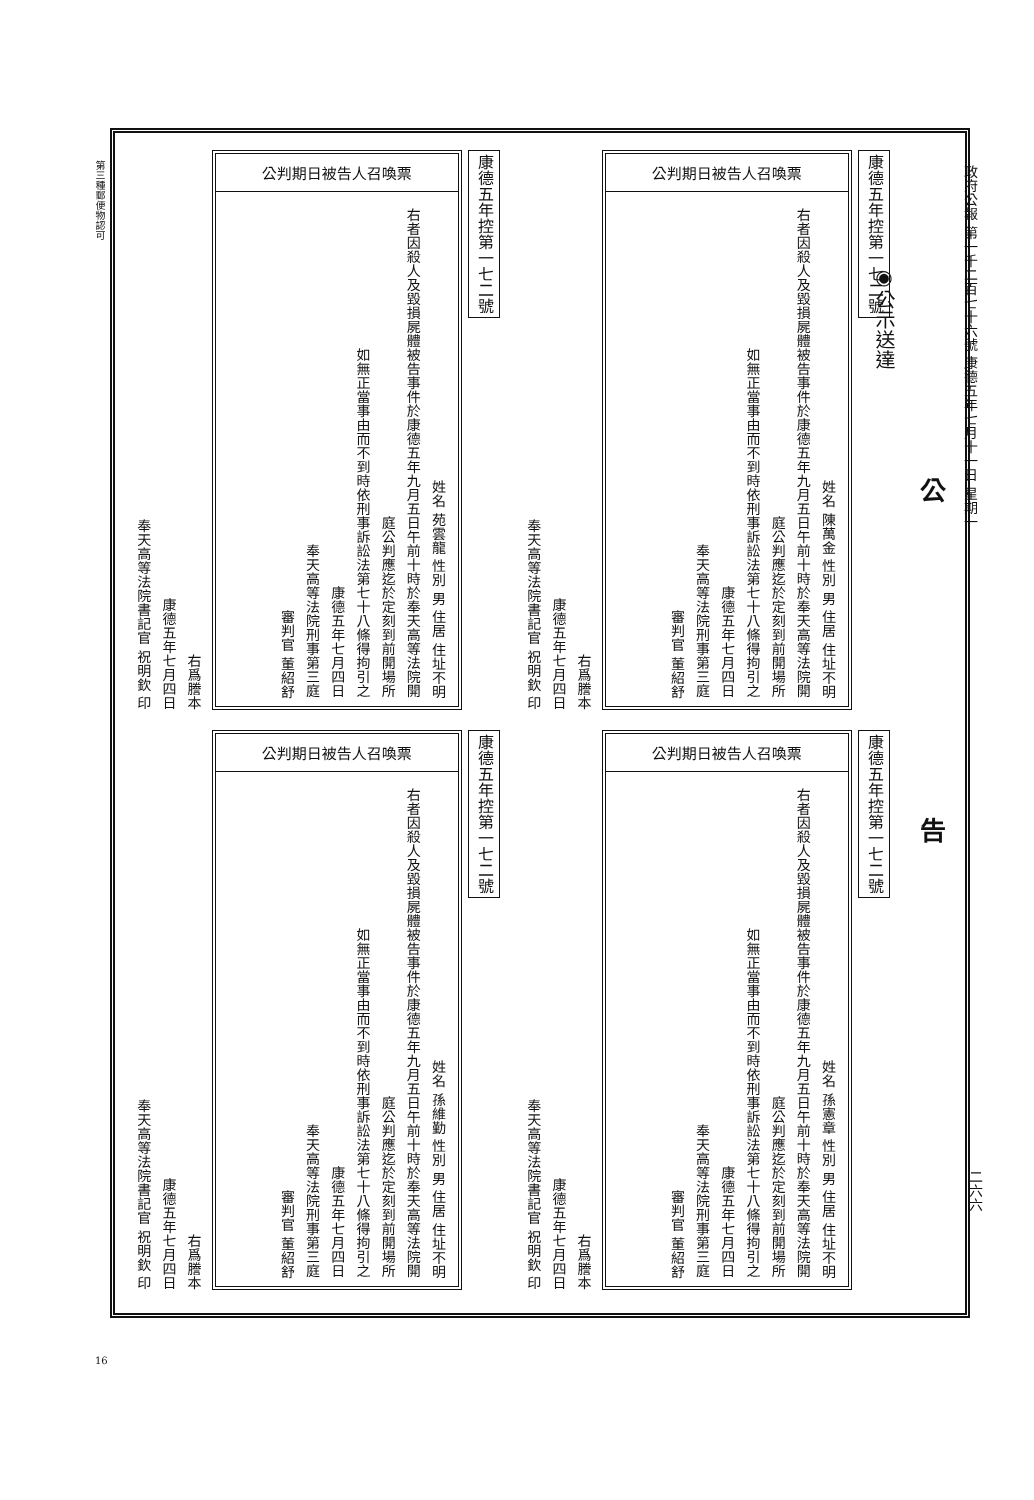政府公報 第一千二百七十六號 康德五年七月十一日 星期一
第三種郵便物認可
公
告
◉公示送達
康德五年控第一七二號
公判期日被告人召喚票
姓名 陳萬金 性別 男 住居 住址不明
右者因殺人及毀損屍體被告事件於康德五年九月五日午前十時於奉天高等法院開庭公判應迄於定刻到前開場所
如無正當事由而不到時依刑事訴訟法第七十八條得拘引之
康德五年七月四日
奉天高等法院刑事第三庭
審判官 董紹舒
右爲謄本
康德五年七月四日
奉天高等法院書記官 祝明欽 印
康德五年控第一七二號
公判期日被告人召喚票
姓名 苑雲龍 性別 男 住居 住址不明
右者因殺人及毀損屍體被告事件於康德五年九月五日午前十時於奉天高等法院開庭公判應迄於定刻到前開場所
如無正當事由而不到時依刑事訴訟法第七十八條得拘引之
康德五年七月四日
奉天高等法院刑事第三庭
審判官 董紹舒
右爲謄本
康德五年七月四日
奉天高等法院書記官 祝明欽 印
康德五年控第一七二號
公判期日被告人召喚票
姓名 孫憲章 性別 男 住居 住址不明
右者因殺人及毀損屍體被告事件於康德五年九月五日午前十時於奉天高等法院開庭公判應迄於定刻到前開場所
如無正當事由而不到時依刑事訴訟法第七十八條得拘引之
康德五年七月四日
奉天高等法院刑事第三庭
審判官 董紹舒
右爲謄本
康德五年七月四日
奉天高等法院書記官 祝明欽 印
康德五年控第一七二號
公判期日被告人召喚票
姓名 孫維勤 性別 男 住居 住址不明
右者因殺人及毀損屍體被告事件於康德五年九月五日午前十時於奉天高等法院開庭公判應迄於定刻到前開場所
如無正當事由而不到時依刑事訴訟法第七十八條得拘引之
康德五年七月四日
奉天高等法院刑事第三庭
審判官 董紹舒
右爲謄本
康德五年七月四日
奉天高等法院書記官 祝明欽 印
二六六
16